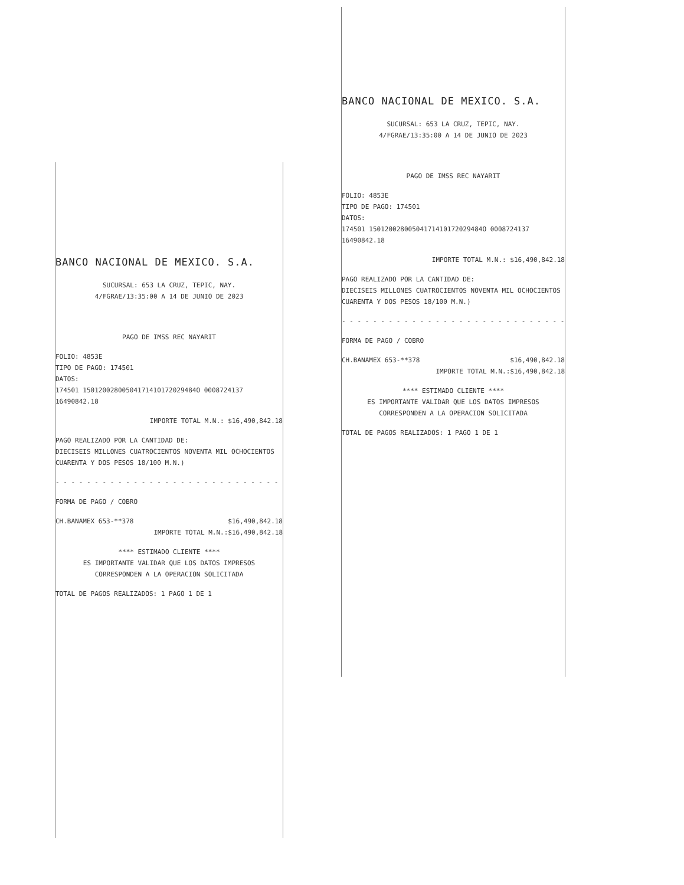BANCO NACIONAL DE MEXICO. S.A.
SUCURSAL: 653 LA CRUZ, TEPIC, NAY.
4/FGRAE/13:35:00 A 14 DE JUNIO DE 2023
PAGO DE IMSS REC NAYARIT
FOLIO: 4853E
TIPO DE PAGO: 174501
DATOS:
174501 15012002800504171410172029484O 0008724137
16490842.18
IMPORTE TOTAL M.N.: $16,490,842.18
PAGO REALIZADO POR LA CANTIDAD DE:
DIECISEIS MILLONES CUATROCIENTOS NOVENTA MIL OCHOCIENTOS
CUARENTA Y DOS PESOS 18/100 M.N.)
- - - - - - - - - - - - - - - - - - - - - - - - - - - - -
FORMA DE PAGO / COBRO
CH.BANAMEX 653-**378 $16,490,842.18
IMPORTE TOTAL M.N.:$16,490,842.18
**** ESTIMADO CLIENTE ****
ES IMPORTANTE VALIDAR QUE LOS DATOS IMPRESOS
CORRESPONDEN A LA OPERACION SOLICITADA
TOTAL DE PAGOS REALIZADOS: 1 PAGO 1 DE 1
BANCO NACIONAL DE MEXICO. S.A.
SUCURSAL: 653 LA CRUZ, TEPIC, NAY.
4/FGRAE/13:35:00 A 14 DE JUNIO DE 2023
PAGO DE IMSS REC NAYARIT
FOLIO: 4853E
TIPO DE PAGO: 174501
DATOS:
174501 15012002800504171410172029484O 0008724137
16490842.18
IMPORTE TOTAL M.N.: $16,490,842.18
PAGO REALIZADO POR LA CANTIDAD DE:
DIECISEIS MILLONES CUATROCIENTOS NOVENTA MIL OCHOCIENTOS
CUARENTA Y DOS PESOS 18/100 M.N.)
- - - - - - - - - - - - - - - - - - - - - - - - - - - - -
FORMA DE PAGO / COBRO
CH.BANAMEX 653-**378 $16,490,842.18
IMPORTE TOTAL M.N.:$16,490,842.18
**** ESTIMADO CLIENTE ****
ES IMPORTANTE VALIDAR QUE LOS DATOS IMPRESOS
CORRESPONDEN A LA OPERACION SOLICITADA
TOTAL DE PAGOS REALIZADOS: 1 PAGO 1 DE 1